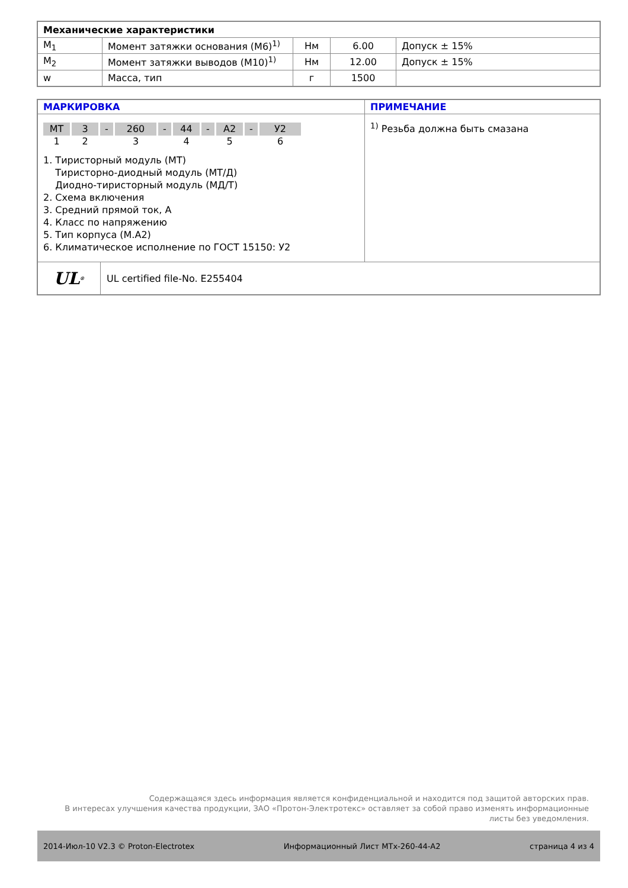| Механические характеристики | | | | |
| M<sub>1</sub> | Момент затяжки основания (М6)<sup>1)</sup> | Нм | 6.00 | Допуск ± 15% |
| M<sub>2</sub> | Момент затяжки выводов (М10)<sup>1)</sup> | Нм | 12.00 | Допуск ± 15% |
| w | Масса, тип | г | 1500 | |
| МАРКИРОВКА | ПРИМЕЧАНИЕ |
| MT 3 - 260 - 44 - A2 - У2 1 2 3 4 5 6 1. Тиристорный модуль (МТ) Тиристорно-диодный модуль (МТ/Д) Диодно-тиристорный модуль (МД/Т) 2. Схема включения 3. Средний прямой ток, А 4. Класс по напряжению 5. Тип корпуса (М.А2) 6. Климатическое исполнение по ГОСТ 15150: У2 | <sup>1)</sup> Резьба должна быть смазана |
| UL<sup>®</sup> UL certified file-No. E255404 | |
Содержащаяся здесь информация является конфиденциальной и находится под защитой авторских прав.
В интересах улучшения качества продукции, ЗАО «Протон-Электротекс» оставляет за собой право изменять информационные листы без уведомления.
2014-Июл-10 V2.3 © Proton-Electrotex Информационный Лист MTx-260-44-A2 страница 4 из 4